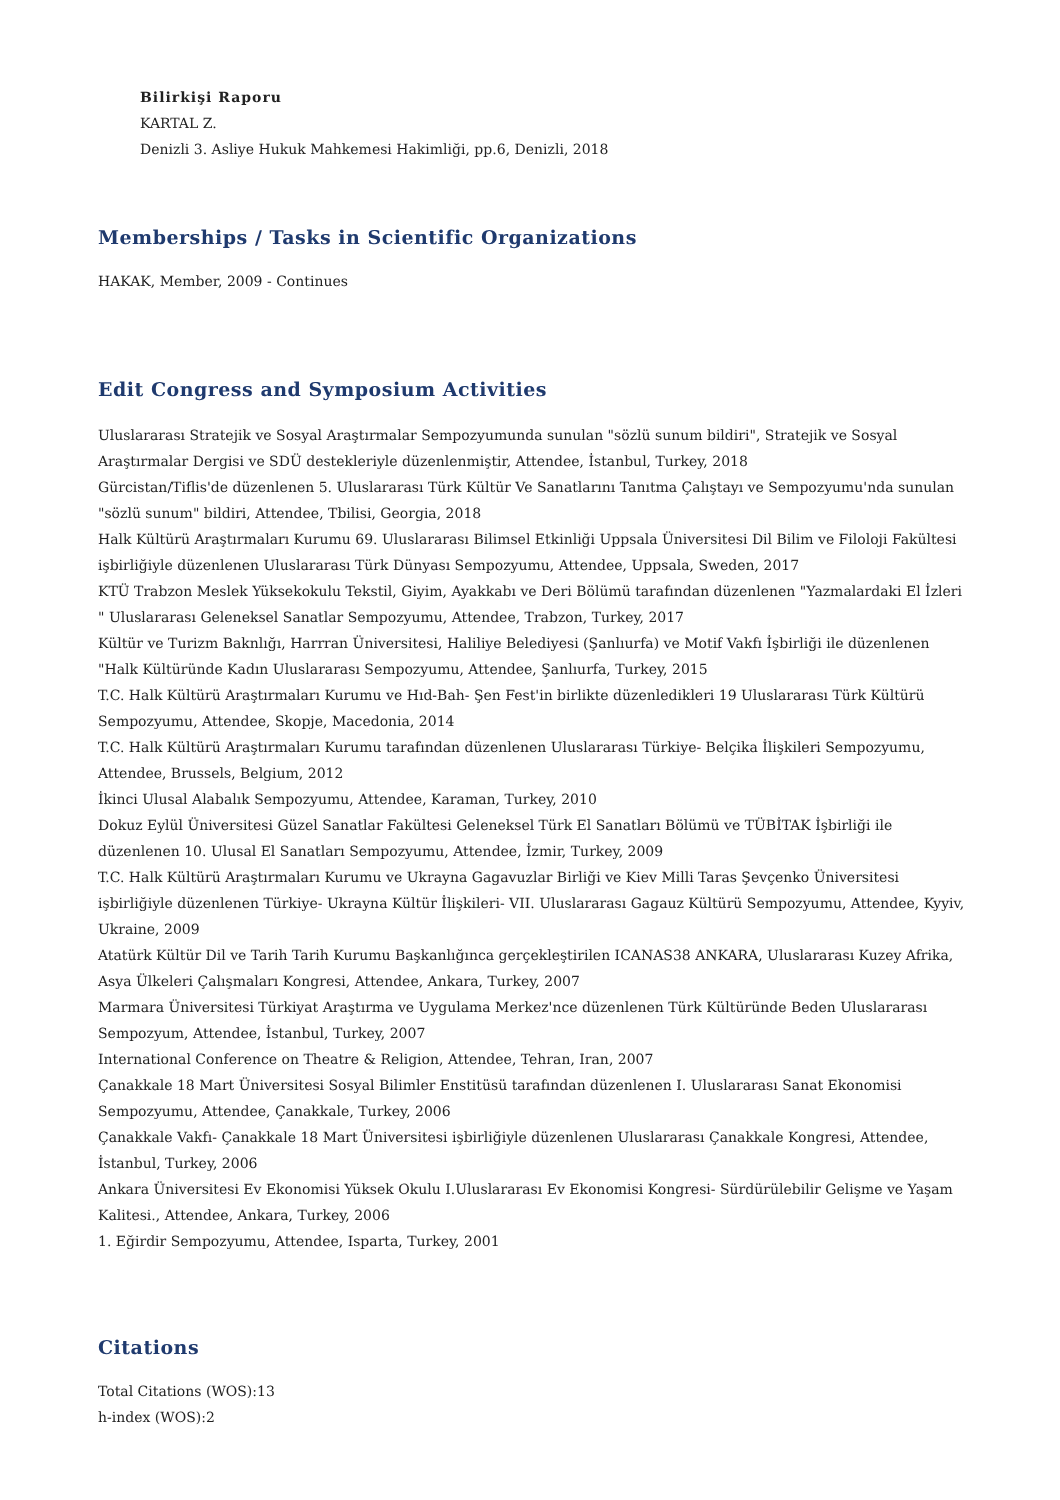Bilirkişi Raporu
KARTAL Z.
Denizli 3. Asliye Hukuk Mahkemesi Hakimliği, pp.6, Denizli, 2018
Memberships / Tasks in Scientific Organizations
HAKAK, Member, 2009 - Continues
Edit Congress and Symposium Activities
Uluslararası Stratejik ve Sosyal Araştırmalar Sempozyumunda sunulan "sözlü sunum bildiri", Stratejik ve Sosyal Araştırmalar Dergisi ve SDÜ destekleriyle düzenlenmiştir, Attendee, İstanbul, Turkey, 2018
Gürcistan/Tiflis'de düzenlenen 5. Uluslararası Türk Kültür Ve Sanatlarını Tanıtma Çalıştayı ve Sempozyumu'nda sunulan "sözlü sunum" bildiri, Attendee, Tbilisi, Georgia, 2018
Halk Kültürü Araştırmaları Kurumu 69. Uluslararası Bilimsel Etkinliği Uppsala Üniversitesi Dil Bilim ve Filoloji Fakültesi işbirliğiyle düzenlenen Uluslararası Türk Dünyası Sempozyumu, Attendee, Uppsala, Sweden, 2017
KTÜ Trabzon Meslek Yüksekokulu Tekstil, Giyim, Ayakkabı ve Deri Bölümü tarafından düzenlenen "Yazmalardaki El İzleri " Uluslararası Geleneksel Sanatlar Sempozyumu, Attendee, Trabzon, Turkey, 2017
Kültür ve Turizm Baknlığı, Harrran Üniversitesi, Haliliye Belediyesi (Şanlıurfa) ve Motif Vakfı İşbirliği ile düzenlenen "Halk Kültüründe Kadın Uluslararası Sempozyumu, Attendee, Şanlıurfa, Turkey, 2015
T.C. Halk Kültürü Araştırmaları Kurumu ve Hıd-Bah- Şen Fest'in birlikte düzenledikleri 19 Uluslararası Türk Kültürü Sempozyumu, Attendee, Skopje, Macedonia, 2014
T.C. Halk Kültürü Araştırmaları Kurumu tarafından düzenlenen Uluslararası Türkiye- Belçika İlişkileri Sempozyumu, Attendee, Brussels, Belgium, 2012
İkinci Ulusal Alabalık Sempozyumu, Attendee, Karaman, Turkey, 2010
Dokuz Eylül Üniversitesi Güzel Sanatlar Fakültesi Geleneksel Türk El Sanatları Bölümü ve TÜBİTAK İşbirliği ile düzenlenen 10. Ulusal El Sanatları Sempozyumu, Attendee, İzmir, Turkey, 2009
T.C. Halk Kültürü Araştırmaları Kurumu ve Ukrayna Gagavuzlar Birliği ve Kiev Milli Taras Şevçenko Üniversitesi işbirliğiyle düzenlenen Türkiye- Ukrayna Kültür İlişkileri- VII. Uluslararası Gagauz Kültürü Sempozyumu, Attendee, Kyyiv, Ukraine, 2009
Atatürk Kültür Dil ve Tarih Tarih Kurumu Başkanlığınca gerçekleştirilen ICANAS38 ANKARA, Uluslararası Kuzey Afrika, Asya Ülkeleri Çalışmaları Kongresi, Attendee, Ankara, Turkey, 2007
Marmara Üniversitesi Türkiyat Araştırma ve Uygulama Merkez'nce düzenlenen Türk Kültüründe Beden Uluslararası Sempozyum, Attendee, İstanbul, Turkey, 2007
International Conference on Theatre & Religion, Attendee, Tehran, Iran, 2007
Çanakkale 18 Mart Üniversitesi Sosyal Bilimler Enstitüsü tarafından düzenlenen I. Uluslararası Sanat Ekonomisi Sempozyumu, Attendee, Çanakkale, Turkey, 2006
Çanakkale Vakfı- Çanakkale 18 Mart Üniversitesi işbirliğiyle düzenlenen Uluslararası Çanakkale Kongresi, Attendee, İstanbul, Turkey, 2006
Ankara Üniversitesi Ev Ekonomisi Yüksek Okulu I.Uluslararası Ev Ekonomisi Kongresi- Sürdürülebilir Gelişme ve Yaşam Kalitesi., Attendee, Ankara, Turkey, 2006
1. Eğirdir Sempozyumu, Attendee, Isparta, Turkey, 2001
Citations
Total Citations (WOS):13
h-index (WOS):2